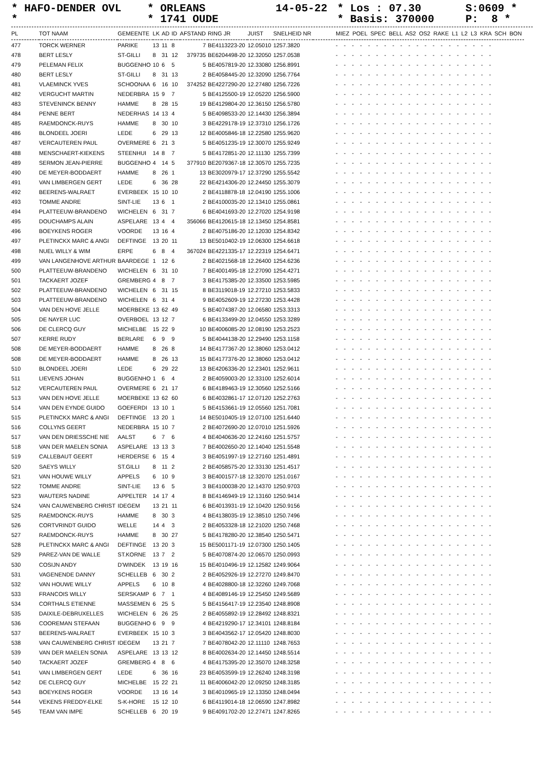* HAFO-DENDER OVL * ORLEANS 14-05-22 * Los : 07.30 S:0609 *
* * 1741 OUDE * Basis: 370000 P: 8 *
| PL | TOT NAAM | GEMEENTE | LK | AD | ID | AFSTAND | RING JR | JUIST | SNELHEID NR | MIEZ POEL SPEC BELL AS2 OS2 RAKE L1 L2 L3 KRA SCH BON |
| --- | --- | --- | --- | --- | --- | --- | --- | --- | --- | --- |
| 477 | TORCK WERNER | PARIKE | 13 | 11 | 8 | 7 | BE4113223-20 | 12.05010 | 1257.3820 | - - - - - - - - - - - - - - - - - - - - |
| 478 | BERT LESLY | ST-GILLI | 8 | 31 | 12 | 379735 | BE6204498-20 | 12.32050 | 1257.0538 | - - - - - - - - - - - - - - - - - - - - |
| 479 | PELEMAN FELIX | BUGGENHO | 10 | 6 | 5 | 5 | BE4057819-20 | 12.33080 | 1256.8991 | - - - - - - - - - - - - - - - - - - - - |
| 480 | BERT LESLY | ST-GILLI | 8 | 31 | 13 | 2 | BE4058445-20 | 12.32090 | 1256.7764 | - - - - - - - - - - - - - - - - - - - - |
| 481 | VLAEMINCK YVES | SCHOONAA | 6 | 16 | 10 | 374252 | BE4227290-20 | 12.27480 | 1256.7226 | - - - - - - - - - - - - - - - - - - - - |
| 482 | VERGUCHT MARTIN | NEDERBRA | 15 | 9 | 7 | 5 | BE4125500-19 | 12.05220 | 1256.5900 | - - - - - - - - - - - - - - - - - - - - |
| 483 | STEVENINCK BENNY | HAMME | 8 | 28 | 15 | 19 | BE4129804-20 | 12.36150 | 1256.5780 | - - - - - - - - - - - - - - - - - - - - |
| 484 | PENNE BERT | NEDERHAS | 14 | 13 | 4 | 5 | BE4098533-20 | 12.14430 | 1256.3894 | - - - - - - - - - - - - - - - - - - - - |
| 485 | RAEMDONCK-RUYS | HAMME | 8 | 30 | 10 | 3 | BE4229178-19 | 12.37310 | 1256.1726 | - - - - - - - - - - - - - - - - - - - - |
| 486 | BLONDEEL JOERI | LEDE | 6 | 29 | 13 | 12 | BE4005846-18 | 12.22580 | 1255.9620 | - - - - - - - - - - - - - - - - - - - - |
| 487 | VERCAUTEREN PAUL | OVERMERE | 6 | 21 | 3 | 5 | BE4051235-19 | 12.30070 | 1255.9249 | - - - - - - - - - - - - - - - - - - - - |
| 488 | MENSCHAERT-KIEKENS | STEENHUI | 14 | 8 | 7 | 5 | BE4172851-20 | 12.11130 | 1255.7399 | - - - - - - - - - - - - - - - - - - - - |
| 489 | SERMON JEAN-PIERRE | BUGGENHO | 4 | 14 | 5 | 377910 | BE2079367-18 | 12.30570 | 1255.7235 | - - - - - - - - - - - - - - - - - - - - |
| 490 | DE MEYER-BODDAERT | HAMME | 8 | 26 | 1 | 13 | BE3020979-17 | 12.37290 | 1255.5542 | - - - - - - - - - - - - - - - - - - - - |
| 491 | VAN LIMBERGEN GERT | LEDE | 6 | 36 | 28 | 22 | BE4214306-20 | 12.24450 | 1255.3079 | - - - - - - - - - - - - - - - - - - - - |
| 492 | BEERENS-WALRAET | EVERBEEK | 15 | 10 | 10 | 2 | BE4118878-18 | 12.04190 | 1255.1006 | - - - - - - - - - - - - - - - - - - - - |
| 493 | TOMME ANDRE | SINT-LIE | 13 | 6 | 1 | 2 | BE4100035-20 | 12.13410 | 1255.0861 | - - - - - - - - - - - - - - - - - - - - |
| 494 | PLATTEEUW-BRANDENO | WICHELEN | 6 | 31 | 7 | 6 | BE4041693-20 | 12.27020 | 1254.9198 | - - - - - - - - - - - - - - - - - - - - |
| 495 | DOUCHAMPS ALAIN | ASPELARE | 13 | 4 | 4 | 356066 | BE4120615-18 | 12.13450 | 1254.8581 | - - - - - - - - - - - - - - - - - - - - |
| 496 | BOEYKENS ROGER | VOORDE | 13 | 16 | 4 | 2 | BE4075186-20 | 12.12030 | 1254.8342 | - - - - - - - - - - - - - - - - - - - - |
| 497 | PLETINCKX MARC & ANGI | DEFTINGE | 13 | 20 | 11 | 13 | BE5010402-19 | 12.06300 | 1254.6618 | - - - - - - - - - - - - - - - - - - - - |
| 498 | NUEL WILLY & WIM | ERPE | 6 | 8 | 4 | 367024 | BE4221335-17 | 12.22319 | 1254.6471 | - - - - - - - - - - - - - - - - - - - - |
| 499 | VAN LANGENHOVE ARTHUR | BAARDEGE | 1 | 12 | 6 | 2 | BE4021568-18 | 12.26400 | 1254.6236 | - - - - - - - - - - - - - - - - - - - - |
| 500 | PLATTEEUW-BRANDENO | WICHELEN | 6 | 31 | 10 | 7 | BE4001495-18 | 12.27090 | 1254.4271 | - - - - - - - - - - - - - - - - - - - - |
| 501 | TACKAERT JOZEF | GREMBERG | 4 | 8 | 7 | 3 | BE4175385-20 | 12.33500 | 1253.5985 | - - - - - - - - - - - - - - - - - - - - |
| 502 | PLATTEEUW-BRANDENO | WICHELEN | 6 | 31 | 15 | 8 | BE3119018-19 | 12.27210 | 1253.5833 | - - - - - - - - - - - - - - - - - - - - |
| 503 | PLATTEEUW-BRANDENO | WICHELEN | 6 | 31 | 4 | 9 | BE4052609-19 | 12.27230 | 1253.4428 | - - - - - - - - - - - - - - - - - - - - |
| 504 | VAN DEN HOVE JELLE | MOERBEKE | 13 | 62 | 49 | 5 | BE4074387-20 | 12.06580 | 1253.3313 | - - - - - - - - - - - - - - - - - - - - |
| 505 | DE NAYER LUC | OVERBOEL | 13 | 12 | 7 | 6 | BE4133499-20 | 12.04550 | 1253.3289 | - - - - - - - - - - - - - - - - - - - - |
| 506 | DE CLERCQ GUY | MICHELBE | 15 | 22 | 9 | 10 | BE4006085-20 | 12.08190 | 1253.2523 | - - - - - - - - - - - - - - - - - - - - |
| 507 | KERRE RUDY | BERLARE | 6 | 9 | 9 | 5 | BE4044138-20 | 12.29490 | 1253.1158 | - - - - - - - - - - - - - - - - - - - - |
| 508 | DE MEYER-BODDAERT | HAMME | 8 | 26 | 8 | 14 | BE4177367-20 | 12.38060 | 1253.0412 | - - - - - - - - - - - - - - - - - - - - |
| 508 | DE MEYER-BODDAERT | HAMME | 8 | 26 | 13 | 15 | BE4177376-20 | 12.38060 | 1253.0412 | - - - - - - - - - - - - - - - - - - - - |
| 510 | BLONDEEL JOERI | LEDE | 6 | 29 | 22 | 13 | BE4206336-20 | 12.23401 | 1252.9611 | - - - - - - - - - - - - - - - - - - - - |
| 511 | LIEVENS JOHAN | BUGGENHO | 1 | 6 | 4 | 2 | BE4059003-20 | 12.33100 | 1252.6014 | - - - - - - - - - - - - - - - - - - - - |
| 512 | VERCAUTEREN PAUL | OVERMERE | 6 | 21 | 17 | 6 | BE4189463-19 | 12.30560 | 1252.5166 | - - - - - - - - - - - - - - - - - - - - |
| 513 | VAN DEN HOVE JELLE | MOERBEKE | 13 | 62 | 60 | 6 | BE4032861-17 | 12.07120 | 1252.2763 | - - - - - - - - - - - - - - - - - - - - |
| 514 | VAN DEN EYNDE GUIDO | GOEFERDI | 13 | 10 | 1 | 5 | BE4153661-19 | 12.05560 | 1251.7081 | - - - - - - - - - - - - - - - - - - - - |
| 515 | PLETINCKX MARC & ANGI | DEFTINGE | 13 | 20 | 1 | 14 | BE5010405-19 | 12.07100 | 1251.6440 | - - - - - - - - - - - - - - - - - - - - |
| 516 | COLLYNS GEERT | NEDERBRA | 15 | 10 | 7 | 2 | BE4072690-20 | 12.07010 | 1251.5926 | - - - - - - - - - - - - - - - - - - - - |
| 517 | VAN DEN DRIESSCHE NIE | AALST | 6 | 7 | 6 | 4 | BE4040636-20 | 12.24160 | 1251.5757 | - - - - - - - - - - - - - - - - - - - - |
| 518 | VAN DER MAELEN SONIA | ASPELARE | 13 | 13 | 3 | 7 | BE4002650-20 | 12.14040 | 1251.5548 | - - - - - - - - - - - - - - - - - - - - |
| 519 | CALLEBAUT GEERT | HERDERSE | 6 | 15 | 4 | 3 | BE4051997-19 | 12.27160 | 1251.4891 | - - - - - - - - - - - - - - - - - - - - |
| 520 | SAEYS WILLY | ST.GILLI | 8 | 11 | 2 | 2 | BE4058575-20 | 12.33130 | 1251.4517 | - - - - - - - - - - - - - - - - - - - - |
| 521 | VAN HOUWE WILLY | APPELS | 6 | 10 | 9 | 3 | BE4001577-18 | 12.32070 | 1251.0167 | - - - - - - - - - - - - - - - - - - - - |
| 522 | TOMME ANDRE | SINT-LIE | 13 | 6 | 5 | 3 | BE4100038-20 | 12.14370 | 1250.9703 | - - - - - - - - - - - - - - - - - - - - |
| 523 | WAUTERS NADINE | APPELTER | 14 | 17 | 4 | 8 | BE4146949-19 | 12.13160 | 1250.9414 | - - - - - - - - - - - - - - - - - - - - |
| 524 | VAN CAUWENBERG CHRIST | IDEGEM | 13 | 21 | 11 | 6 | BE4013931-19 | 12.10420 | 1250.9156 | - - - - - - - - - - - - - - - - - - - - |
| 525 | RAEMDONCK-RUYS | HAMME | 8 | 30 | 3 | 4 | BE4138035-19 | 12.38510 | 1250.7496 | - - - - - - - - - - - - - - - - - - - - |
| 526 | CORTVRINDT GUIDO | WELLE | 14 | 4 | 3 | 2 | BE4053328-18 | 12.21020 | 1250.7468 | - - - - - - - - - - - - - - - - - - - - |
| 527 | RAEMDONCK-RUYS | HAMME | 8 | 30 | 27 | 5 | BE4178280-20 | 12.38540 | 1250.5471 | - - - - - - - - - - - - - - - - - - - - |
| 528 | PLETINCKX MARC & ANGI | DEFTINGE | 13 | 20 | 3 | 15 | BE5001171-19 | 12.07300 | 1250.1405 | - - - - - - - - - - - - - - - - - - - - |
| 529 | PAREZ-VAN DE WALLE | ST.KORNE | 13 | 7 | 2 | 5 | BE4070874-20 | 12.06570 | 1250.0993 | - - - - - - - - - - - - - - - - - - - - |
| 530 | COSIJN ANDY | D'WINDEK | 13 | 19 | 16 | 15 | BE4010496-19 | 12.12582 | 1249.9064 | - - - - - - - - - - - - - - - - - - - - |
| 531 | VAGENENDE DANNY | SCHELLEB | 6 | 30 | 2 | 2 | BE4052926-19 | 12.27270 | 1249.8470 | - - - - - - - - - - - - - - - - - - - - |
| 532 | VAN HOUWE WILLY | APPELS | 6 | 10 | 8 | 4 | BE4028800-18 | 12.32260 | 1249.7068 | - - - - - - - - - - - - - - - - - - - - |
| 533 | FRANCOIS WILLY | SERSKAMP | 6 | 7 | 1 | 4 | BE4089146-19 | 12.25450 | 1249.5689 | - - - - - - - - - - - - - - - - - - - - |
| 534 | CORTHALS ETIENNE | MASSEMEN | 6 | 25 | 5 | 5 | BE4156417-19 | 12.23540 | 1248.8908 | - - - - - - - - - - - - - - - - - - - - |
| 535 | DAIXILE-DEBRUXELLES | WICHELEN | 6 | 26 | 25 | 2 | BE4055892-19 | 12.28492 | 1248.8321 | - - - - - - - - - - - - - - - - - - - - |
| 536 | COOREMAN STEFAAN | BUGGENHO | 6 | 9 | 9 | 4 | BE4219290-17 | 12.34101 | 1248.8184 | - - - - - - - - - - - - - - - - - - - - |
| 537 | BEERENS-WALRAET | EVERBEEK | 15 | 10 | 3 | 3 | BE4043562-17 | 12.05420 | 1248.8030 | - - - - - - - - - - - - - - - - - - - - |
| 538 | VAN CAUWENBERG CHRIST | IDEGEM | 13 | 21 | 7 | 7 | BE4078042-20 | 12.11110 | 1248.7653 | - - - - - - - - - - - - - - - - - - - - |
| 539 | VAN DER MAELEN SONIA | ASPELARE | 13 | 13 | 12 | 8 | BE4002634-20 | 12.14450 | 1248.5514 | - - - - - - - - - - - - - - - - - - - - |
| 540 | TACKAERT JOZEF | GREMBERG | 4 | 8 | 6 | 4 | BE4175395-20 | 12.35070 | 1248.3258 | - - - - - - - - - - - - - - - - - - - - |
| 541 | VAN LIMBERGEN GERT | LEDE | 6 | 36 | 16 | 23 | BE4053599-19 | 12.26240 | 1248.3198 | - - - - - - - - - - - - - - - - - - - - |
| 542 | DE CLERCQ GUY | MICHELBE | 15 | 22 | 21 | 11 | BE4006042-20 | 12.09250 | 1248.3185 | - - - - - - - - - - - - - - - - - - - - |
| 543 | BOEYKENS ROGER | VOORDE | 13 | 16 | 14 | 3 | BE4010965-19 | 12.13350 | 1248.0494 | - - - - - - - - - - - - - - - - - - - - |
| 544 | VEKENS FREDDY-ELKE | S-K-HORE | 15 | 12 | 10 | 6 | BE4119014-18 | 12.06590 | 1247.8982 | - - - - - - - - - - - - - - - - - - - - |
| 545 | TEAM VAN IMPE | SCHELLEB | 6 | 20 | 19 | 9 | BE4091702-20 | 12.27471 | 1247.8265 | - - - - - - - - - - - - - - - - - - - - |